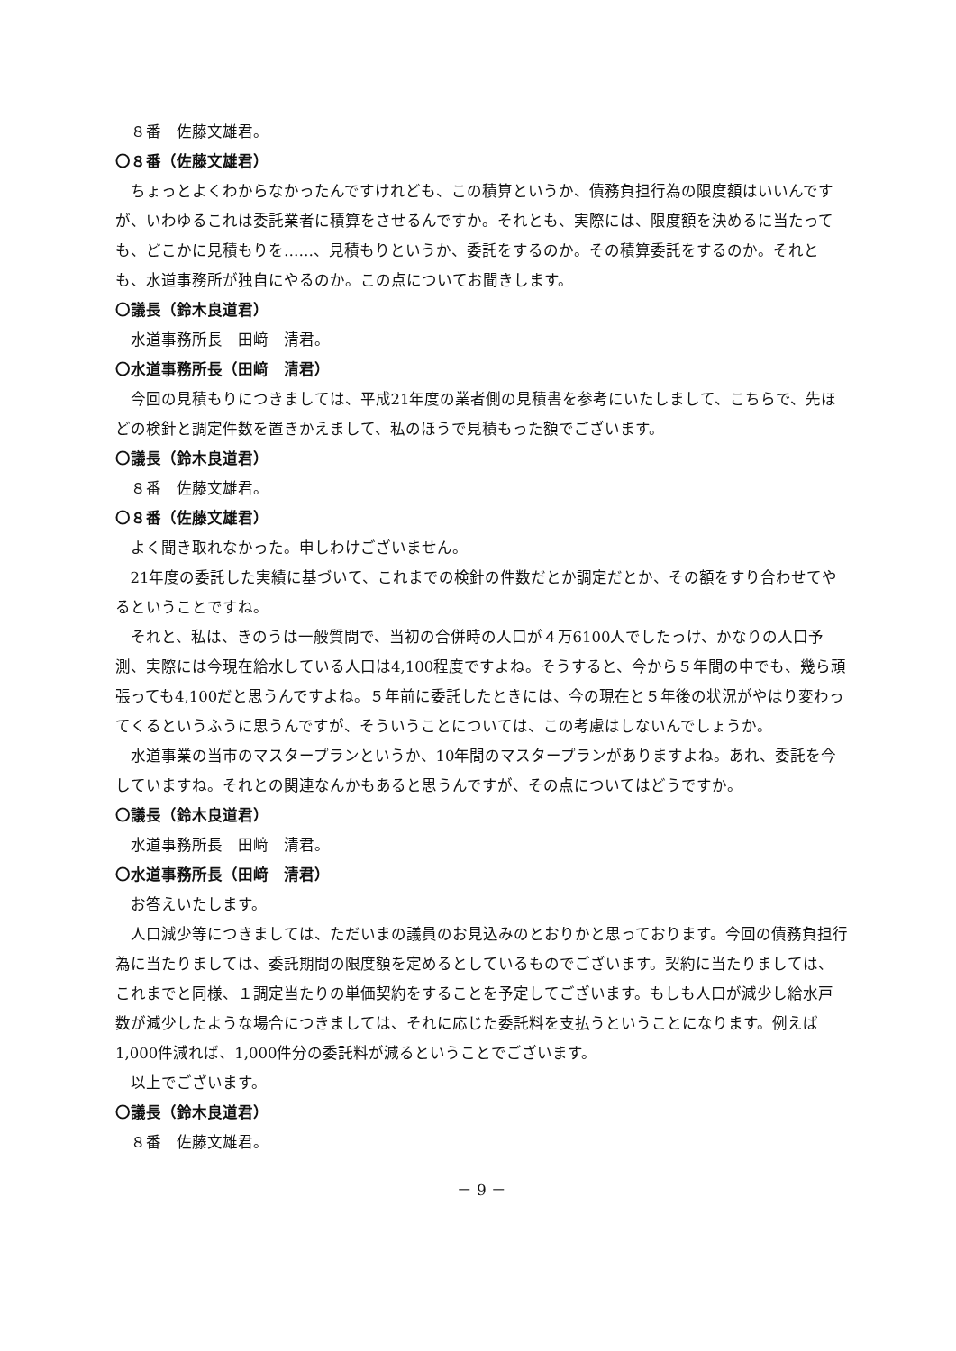８番　佐藤文雄君。
〇８番（佐藤文雄君）
ちょっとよくわからなかったんですけれども、この積算というか、債務負担行為の限度額はいいんですが、いわゆるこれは委託業者に積算をさせるんですか。それとも、実際には、限度額を決めるに当たっても、どこかに見積もりを……、見積もりというか、委託をするのか。その積算委託をするのか。それとも、水道事務所が独自にやるのか。この点についてお聞きします。
〇議長（鈴木良道君）
水道事務所長　田﨑　清君。
〇水道事務所長（田﨑　清君）
今回の見積もりにつきましては、平成21年度の業者側の見積書を参考にいたしまして、こちらで、先ほどの検針と調定件数を置きかえまして、私のほうで見積もった額でございます。
〇議長（鈴木良道君）
８番　佐藤文雄君。
〇８番（佐藤文雄君）
よく聞き取れなかった。申しわけございません。
21年度の委託した実績に基づいて、これまでの検針の件数だとか調定だとか、その額をすり合わせてやるということですね。
それと、私は、きのうは一般質問で、当初の合併時の人口が４万6100人でしたっけ、かなりの人口予測、実際には今現在給水している人口は4,100程度ですよね。そうすると、今から５年間の中でも、幾ら頑張っても4,100だと思うんですよね。５年前に委託したときには、今の現在と５年後の状況がやはり変わってくるというふうに思うんですが、そういうことについては、この考慮はしないんでしょうか。
水道事業の当市のマスタープランというか、10年間のマスタープランがありますよね。あれ、委託を今していますね。それとの関連なんかもあると思うんですが、その点についてはどうですか。
〇議長（鈴木良道君）
水道事務所長　田﨑　清君。
〇水道事務所長（田﨑　清君）
お答えいたします。
人口減少等につきましては、ただいまの議員のお見込みのとおりかと思っております。今回の債務負担行為に当たりましては、委託期間の限度額を定めるとしているものでございます。契約に当たりましては、これまでと同様、１調定当たりの単価契約をすることを予定してございます。もしも人口が減少し給水戸数が減少したような場合につきましては、それに応じた委託料を支払うということになります。例えば1,000件減れば、1,000件分の委託料が減るということでございます。
以上でございます。
〇議長（鈴木良道君）
８番　佐藤文雄君。
－ 9 －